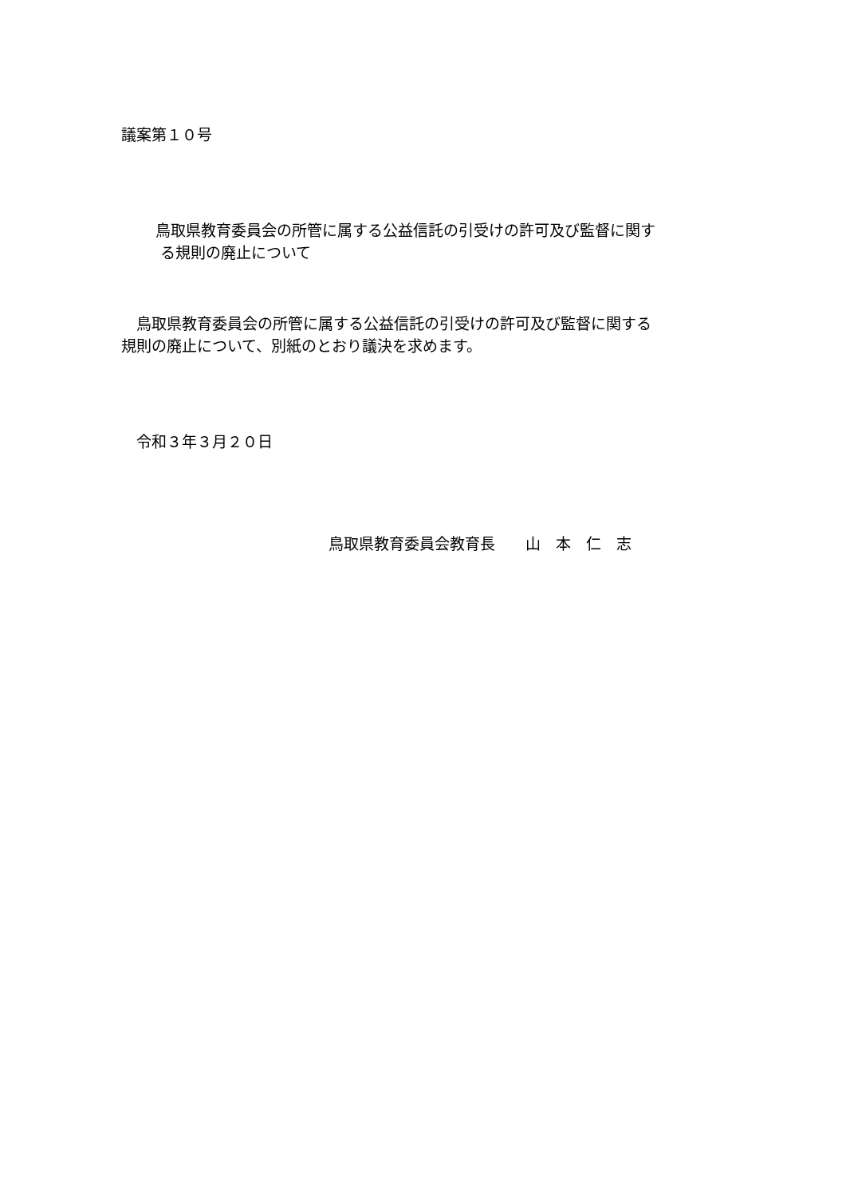議案第１０号
鳥取県教育委員会の所管に属する公益信託の引受けの許可及び監督に関す
る規則の廃止について
　鳥取県教育委員会の所管に属する公益信託の引受けの許可及び監督に関する
規則の廃止について、別紙のとおり議決を求めます。
　令和３年３月２０日
鳥取県教育委員会教育長　　山　本　仁　志